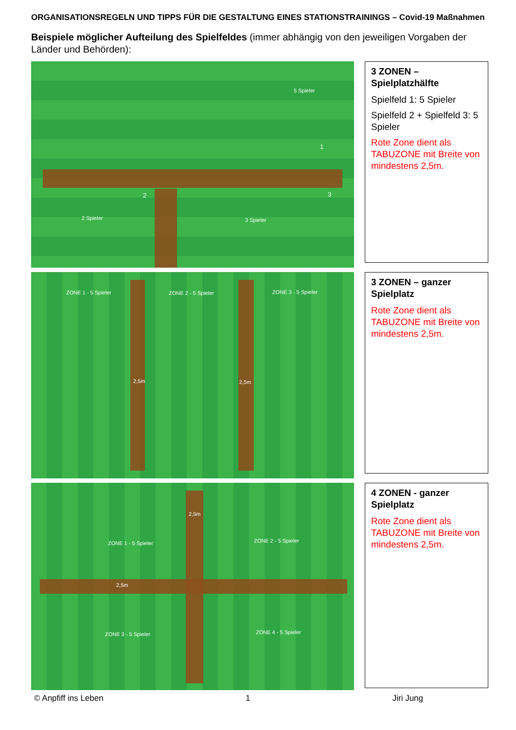ORGANISATIONSREGELN UND TIPPS FÜR DIE GESTALTUNG EINES STATIONSTRAININGS – Covid-19 Maßnahmen
Beispiele möglicher Aufteilung des Spielfeldes (immer abhängig von den jeweiligen Vorgaben der Länder und Behörden):
5 Spieler
1
2 3
2 Spieler 3 Spieler
3 ZONEN – Spielplatzhälfte
Spielfeld 1: 5 Spieler
Spielfeld 2 + Spielfeld 3: 5 Spieler
Rote Zone dient als TABUZONE mit Breite von mindestens 2,5m.
ZONE 1 - 5 Spieler ZONE 2 - 5 Spieler ZONE 3 - 5 Spieler
2,5m 2,5m
3 ZONEN – ganzer Spielplatz
Rote Zone dient als TABUZONE mit Breite von mindestens 2,5m.
2,5m
ZONE 1 - 5 Spieler ZONE 2 - 5 Spieler
2,5m
ZONE 3 - 5 Spieler ZONE 4 - 5 Spieler
4 ZONEN - ganzer Spielplatz
Rote Zone dient als TABUZONE mit Breite von mindestens 2,5m.
© Anpfiff ins Leben 1 Jiri Jung